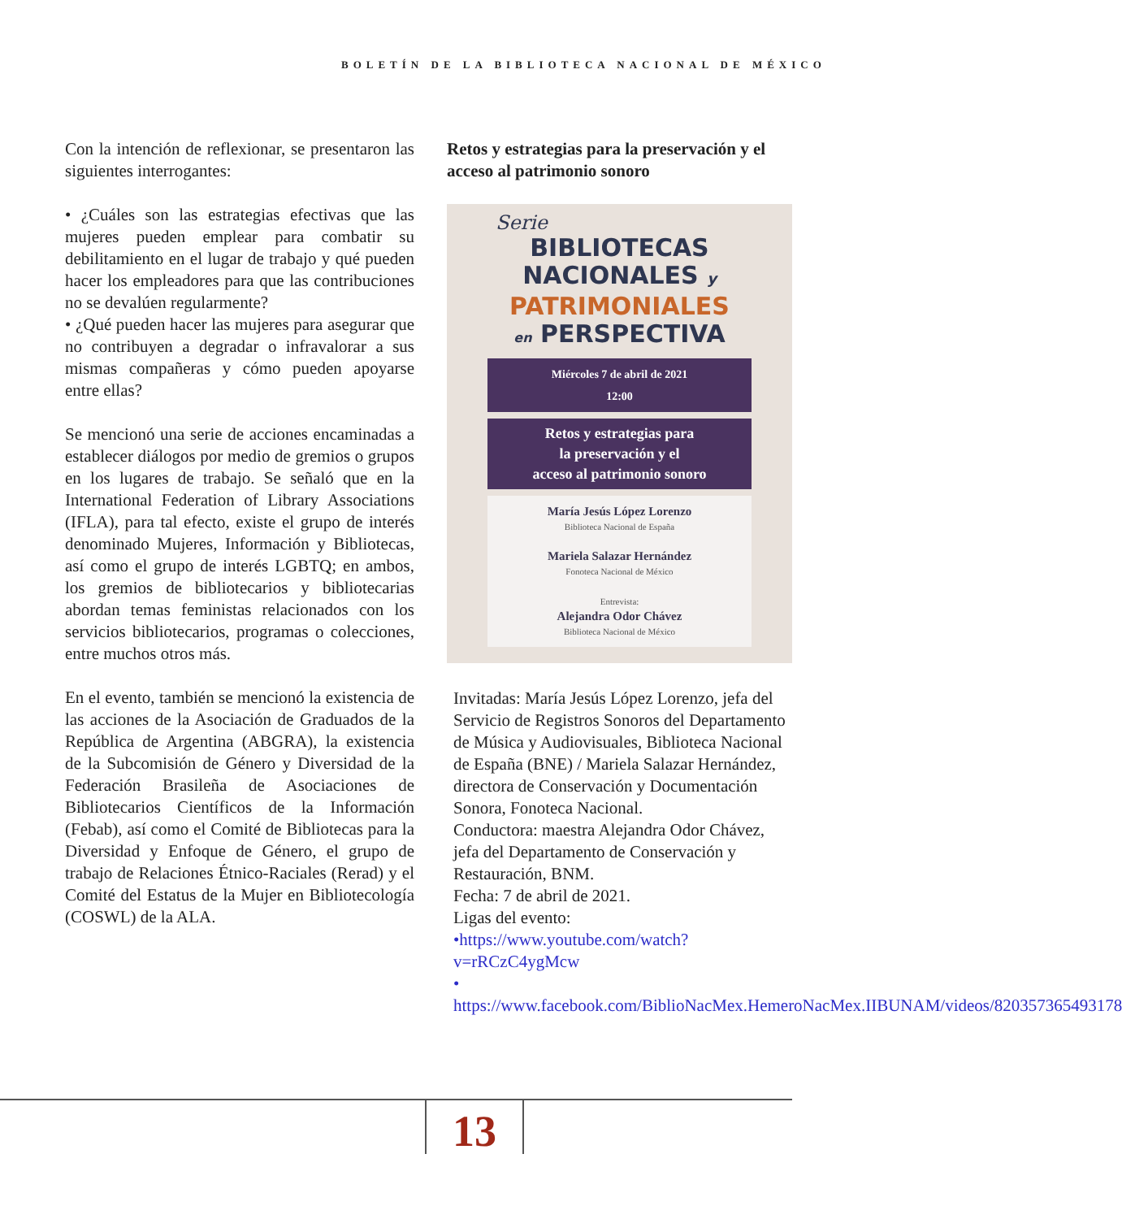BOLETÍN DE LA BIBLIOTECA NACIONAL DE MÉXICO
Con la intención de reflexionar, se presentaron las siguientes interrogantes:
• ¿Cuáles son las estrategias efectivas que las mujeres pueden emplear para combatir su debilitamiento en el lugar de trabajo y qué pueden hacer los empleadores para que las contribuciones no se devalúen regularmente?
• ¿Qué pueden hacer las mujeres para asegurar que no contribuyen a degradar o infravalorar a sus mismas compañeras y cómo pueden apoyarse entre ellas?
Se mencionó una serie de acciones encaminadas a establecer diálogos por medio de gremios o grupos en los lugares de trabajo. Se señaló que en la International Federation of Library Associations (IFLA), para tal efecto, existe el grupo de interés denominado Mujeres, Información y Bibliotecas, así como el grupo de interés LGBTQ; en ambos, los gremios de bibliotecarios y bibliotecarias abordan temas feministas relacionados con los servicios bibliotecarios, programas o colecciones, entre muchos otros más.
En el evento, también se mencionó la existencia de las acciones de la Asociación de Graduados de la República de Argentina (ABGRA), la existencia de la Subcomisión de Género y Diversidad de la Federación Brasileña de Asociaciones de Bibliotecarios Científicos de la Información (Febab), así como el Comité de Bibliotecas para la Diversidad y Enfoque de Género, el grupo de trabajo de Relaciones Étnico-Raciales (Rerad) y el Comité del Estatus de la Mujer en Bibliotecología (COSWL) de la ALA.
Retos y estrategias para la preservación y el acceso al patrimonio sonoro
Serie
BIBLIOTECAS
NACIONALES y
PATRIMONIALES
en PERSPECTIVA
Miércoles 7 de abril de 2021
12:00
Retos y estrategias para
la preservación y el
acceso al patrimonio sonoro
María Jesús López Lorenzo
Biblioteca Nacional de España
Mariela Salazar Hernández
Fonoteca Nacional de México
Entrevista:
Alejandra Odor Chávez
Biblioteca Nacional de México
Invitadas: María Jesús López Lorenzo, jefa del Servicio de Registros Sonoros del Departamento de Música y Audiovisuales, Biblioteca Nacional de España (BNE) / Mariela Salazar Hernández, directora de Conservación y Documentación Sonora, Fonoteca Nacional.
Conductora: maestra Alejandra Odor Chávez, jefa del Departamento de Conservación y Restauración, BNM.
Fecha: 7 de abril de 2021.
Ligas del evento:
•https://www.youtube.com/watch?v=rRCzC4ygMcw
• https://www.facebook.com/BiblioNacMex.HemeroNacMex.IIBUNAM/videos/820357365493178
13